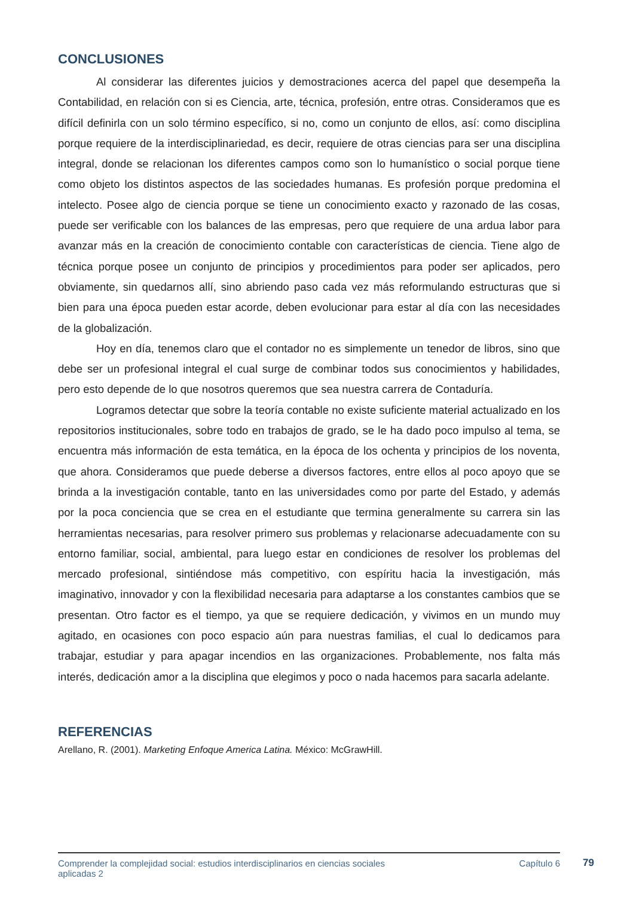CONCLUSIONES
Al considerar las diferentes juicios y demostraciones acerca del papel que desempeña la Contabilidad, en relación con si es Ciencia, arte, técnica, profesión, entre otras. Consideramos que es difícil definirla con un solo término específico, si no, como un conjunto de ellos, así: como disciplina porque requiere de la interdisciplinariedad, es decir, requiere de otras ciencias para ser una disciplina integral, donde se relacionan los diferentes campos como son lo humanístico o social porque tiene como objeto los distintos aspectos de las sociedades humanas. Es profesión porque predomina el intelecto. Posee algo de ciencia porque se tiene un conocimiento exacto y razonado de las cosas, puede ser verificable con los balances de las empresas, pero que requiere de una ardua labor para avanzar más en la creación de conocimiento contable con características de ciencia. Tiene algo de técnica porque posee un conjunto de principios y procedimientos para poder ser aplicados, pero obviamente, sin quedarnos allí, sino abriendo paso cada vez más reformulando estructuras que si bien para una época pueden estar acorde, deben evolucionar para estar al día con las necesidades de la globalización.
Hoy en día, tenemos claro que el contador no es simplemente un tenedor de libros, sino que debe ser un profesional integral el cual surge de combinar todos sus conocimientos y habilidades, pero esto depende de lo que nosotros queremos que sea nuestra carrera de Contaduría.
Logramos detectar que sobre la teoría contable no existe suficiente material actualizado en los repositorios institucionales, sobre todo en trabajos de grado, se le ha dado poco impulso al tema, se encuentra más información de esta temática, en la época de los ochenta y principios de los noventa, que ahora. Consideramos que puede deberse a diversos factores, entre ellos al poco apoyo que se brinda a la investigación contable, tanto en las universidades como por parte del Estado, y además por la poca conciencia que se crea en el estudiante que termina generalmente su carrera sin las herramientas necesarias, para resolver primero sus problemas y relacionarse adecuadamente con su entorno familiar, social, ambiental, para luego estar en condiciones de resolver los problemas del mercado profesional, sintiéndose más competitivo, con espíritu hacia la investigación, más imaginativo, innovador y con la flexibilidad necesaria para adaptarse a los constantes cambios que se presentan. Otro factor es el tiempo, ya que se requiere dedicación, y vivimos en un mundo muy agitado, en ocasiones con poco espacio aún para nuestras familias, el cual lo dedicamos para trabajar, estudiar y para apagar incendios en las organizaciones. Probablemente, nos falta más interés, dedicación amor a la disciplina que elegimos y poco o nada hacemos para sacarla adelante.
REFERENCIAS
Arellano, R. (2001). Marketing Enfoque America Latina. México: McGrawHill.
Comprender la complejidad social: estudios interdisciplinarios en ciencias sociales
aplicadas 2
Capítulo 6
79